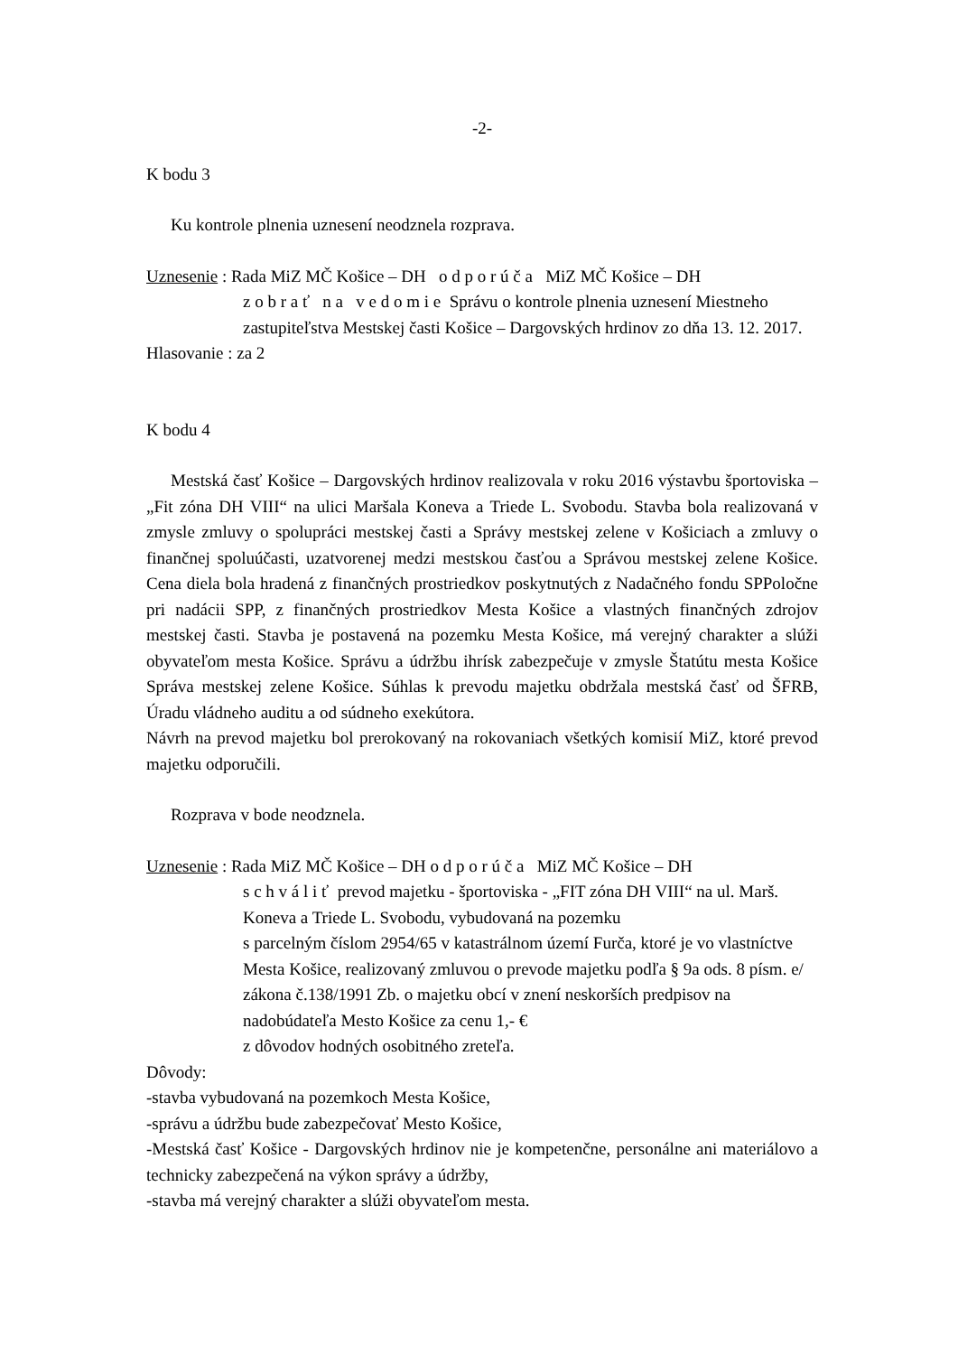-2-
K bodu 3
Ku kontrole plnenia uznesení neodznela rozprava.
Uznesenie : Rada MiZ MČ Košice – DH o d p o r ú č a MiZ MČ Košice – DH
z o b r a ť n a v e d o m i e Správu o kontrole plnenia uznesení Miestneho zastupiteľstva Mestskej časti Košice – Dargovských hrdinov zo dňa 13. 12. 2017.
Hlasovanie : za 2
K bodu 4
Mestská časť Košice – Dargovských hrdinov realizovala v roku 2016 výstavbu športoviska – „Fit zóna DH VIII“ na ulici Maršala Koneva a Triede L. Svobodu. Stavba bola realizovaná v zmysle zmluvy o spolupráci mestskej časti a Správy mestskej zelene v Košiciach a zmluvy o finančnej spoluúčasti, uzatvorenej medzi mestskou časťou a Správou mestskej zelene Košice. Cena diela bola hradená z finančných prostriedkov poskytnutých z Nadačného fondu SPPoločne pri nadácii SPP, z finančných prostriedkov Mesta Košice a vlastných finančných zdrojov mestskej časti. Stavba je postavená na pozemku Mesta Košice, má verejný charakter a slúži obyvateľom mesta Košice. Správu a údržbu ihrísk zabezpečuje v zmysle Štatútu mesta Košice Správa mestskej zelene Košice. Súhlas k prevodu majetku obdržala mestská časť od ŠFRB, Úradu vládneho auditu a od súdneho exekútora.
Návrh na prevod majetku bol prerokovaný na rokovaniach všetkých komisií MiZ, ktoré prevod majetku odporučili.
Rozprava v bode neodznela.
Uznesenie : Rada MiZ MČ Košice – DH o d p o r ú č a MiZ MČ Košice – DH
s c h v á l i ť prevod majetku - športoviska - „FIT zóna DH VIII“ na ul. Marš. Koneva a Triede L. Svobodu, vybudovaná na pozemku
s parcelným číslom 2954/65 v katastrálnom území Furča, ktoré je vo vlastníctve Mesta Košice, realizovaný zmluvou o prevode majetku podľa § 9a ods. 8 písm. e/ zákona č.138/1991 Zb. o majetku obcí v znení neskorších predpisov na nadobúdateľa Mesto Košice za cenu 1,- €
z dôvodov hodných osobitného zreteľa.
Dôvody:
-stavba vybudovaná na pozemkoch Mesta Košice,
-správu a údržbu bude zabezpečovať Mesto Košice,
-Mestská časť Košice - Dargovských hrdinov nie je kompetenčne, personálne ani materiálovo a technicky zabezpečená na výkon správy a údržby,
-stavba má verejný charakter a slúži obyvateľom mesta.